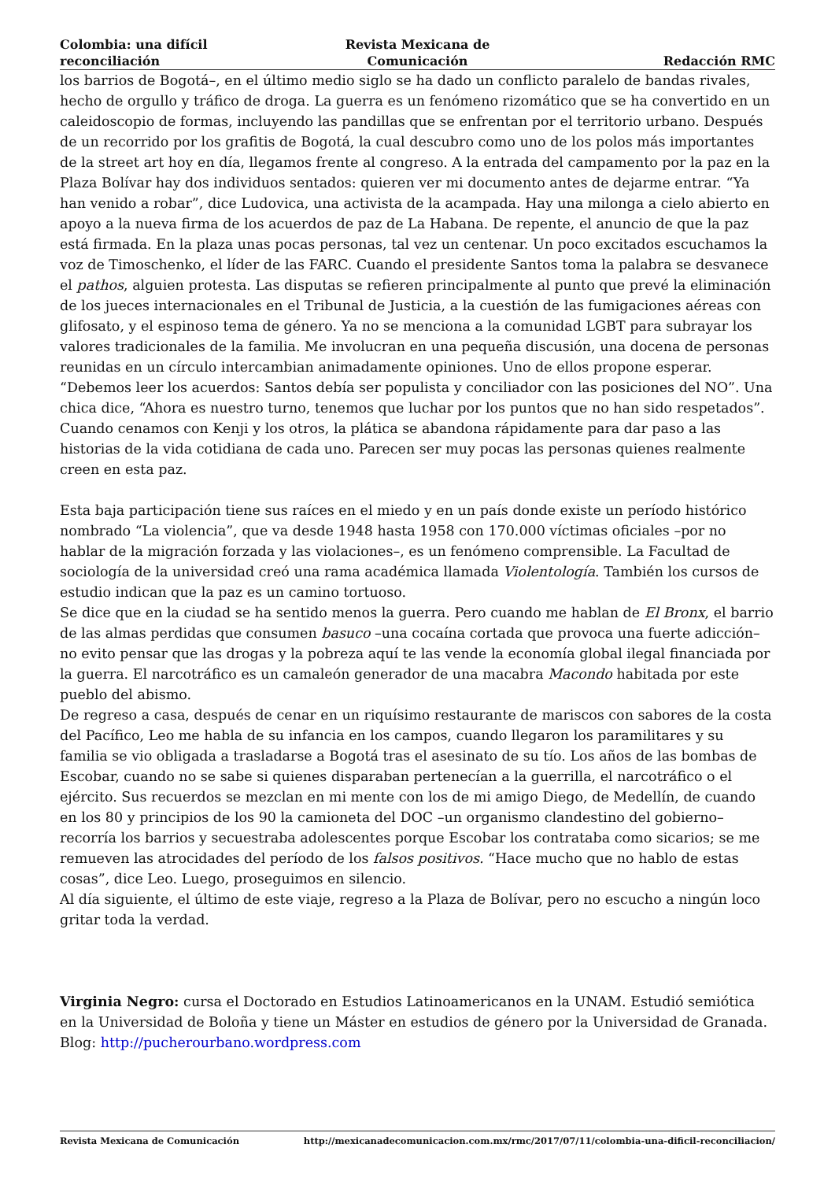Colombia: una difícil reconciliación
Revista Mexicana de Comunicación
Redacción RMC
los barrios de Bogotá–, en el último medio siglo se ha dado un conflicto paralelo de bandas rivales, hecho de orgullo y tráfico de droga. La guerra es un fenómeno rizomático que se ha convertido en un caleidoscopio de formas, incluyendo las pandillas que se enfrentan por el territorio urbano. Después de un recorrido por los grafitis de Bogotá, la cual descubro como uno de los polos más importantes de la street art hoy en día, llegamos frente al congreso. A la entrada del campamento por la paz en la Plaza Bolívar hay dos individuos sentados: quieren ver mi documento antes de dejarme entrar. “Ya han venido a robar”, dice Ludovica, una activista de la acampada. Hay una milonga a cielo abierto en apoyo a la nueva firma de los acuerdos de paz de La Habana. De repente, el anuncio de que la paz está firmada. En la plaza unas pocas personas, tal vez un centenar. Un poco excitados escuchamos la voz de Timoschenko, el líder de las FARC. Cuando el presidente Santos toma la palabra se desvanece el pathos, alguien protesta. Las disputas se refieren principalmente al punto que prevé la eliminación de los jueces internacionales en el Tribunal de Justicia, a la cuestión de las fumigaciones aéreas con glifosato, y el espinoso tema de género. Ya no se menciona a la comunidad LGBT para subrayar los valores tradicionales de la familia. Me involucran en una pequeña discusión, una docena de personas reunidas en un círculo intercambian animadamente opiniones. Uno de ellos propone esperar. “Debemos leer los acuerdos: Santos debía ser populista y conciliador con las posiciones del NO”. Una chica dice, “Ahora es nuestro turno, tenemos que luchar por los puntos que no han sido respetados”. Cuando cenamos con Kenji y los otros, la plática se abandona rápidamente para dar paso a las historias de la vida cotidiana de cada uno. Parecen ser muy pocas las personas quienes realmente creen en esta paz.
Esta baja participación tiene sus raíces en el miedo y en un país donde existe un período histórico nombrado “La violencia”, que va desde 1948 hasta 1958 con 170.000 víctimas oficiales –por no hablar de la migración forzada y las violaciones–, es un fenómeno comprensible. La Facultad de sociología de la universidad creó una rama académica llamada Violentología. También los cursos de estudio indican que la paz es un camino tortuoso.
Se dice que en la ciudad se ha sentido menos la guerra. Pero cuando me hablan de El Bronx, el barrio de las almas perdidas que consumen basuco –una cocaína cortada que provoca una fuerte adicción– no evito pensar que las drogas y la pobreza aquí te las vende la economía global ilegal financiada por la guerra. El narcotráfico es un camaleón generador de una macabra Macondo habitada por este pueblo del abismo.
De regreso a casa, después de cenar en un riquísimo restaurante de mariscos con sabores de la costa del Pacífico, Leo me habla de su infancia en los campos, cuando llegaron los paramilitares y su familia se vio obligada a trasladarse a Bogotá tras el asesinato de su tío. Los años de las bombas de Escobar, cuando no se sabe si quienes disparaban pertenecían a la guerrilla, el narcotráfico o el ejército. Sus recuerdos se mezclan en mi mente con los de mi amigo Diego, de Medellín, de cuando en los 80 y principios de los 90 la camioneta del DOC –un organismo clandestino del gobierno– recorría los barrios y secuestraba adolescentes porque Escobar los contrataba como sicarios; se me remueven las atrocidades del período de los falsos positivos. “Hace mucho que no hablo de estas cosas”, dice Leo. Luego, proseguimos en silencio.
Al día siguiente, el último de este viaje, regreso a la Plaza de Bolívar, pero no escucho a ningún loco gritar toda la verdad.
Virginia Negro: cursa el Doctorado en Estudios Latinoamericanos en la UNAM. Estudió semiótica en la Universidad de Boloña y tiene un Máster en estudios de género por la Universidad de Granada. Blog: http://pucherourbano.wordpress.com
Revista Mexicana de Comunicación http://mexicanadecomunicacion.com.mx/rmc/2017/07/11/colombia-una-dificil-reconciliacion/